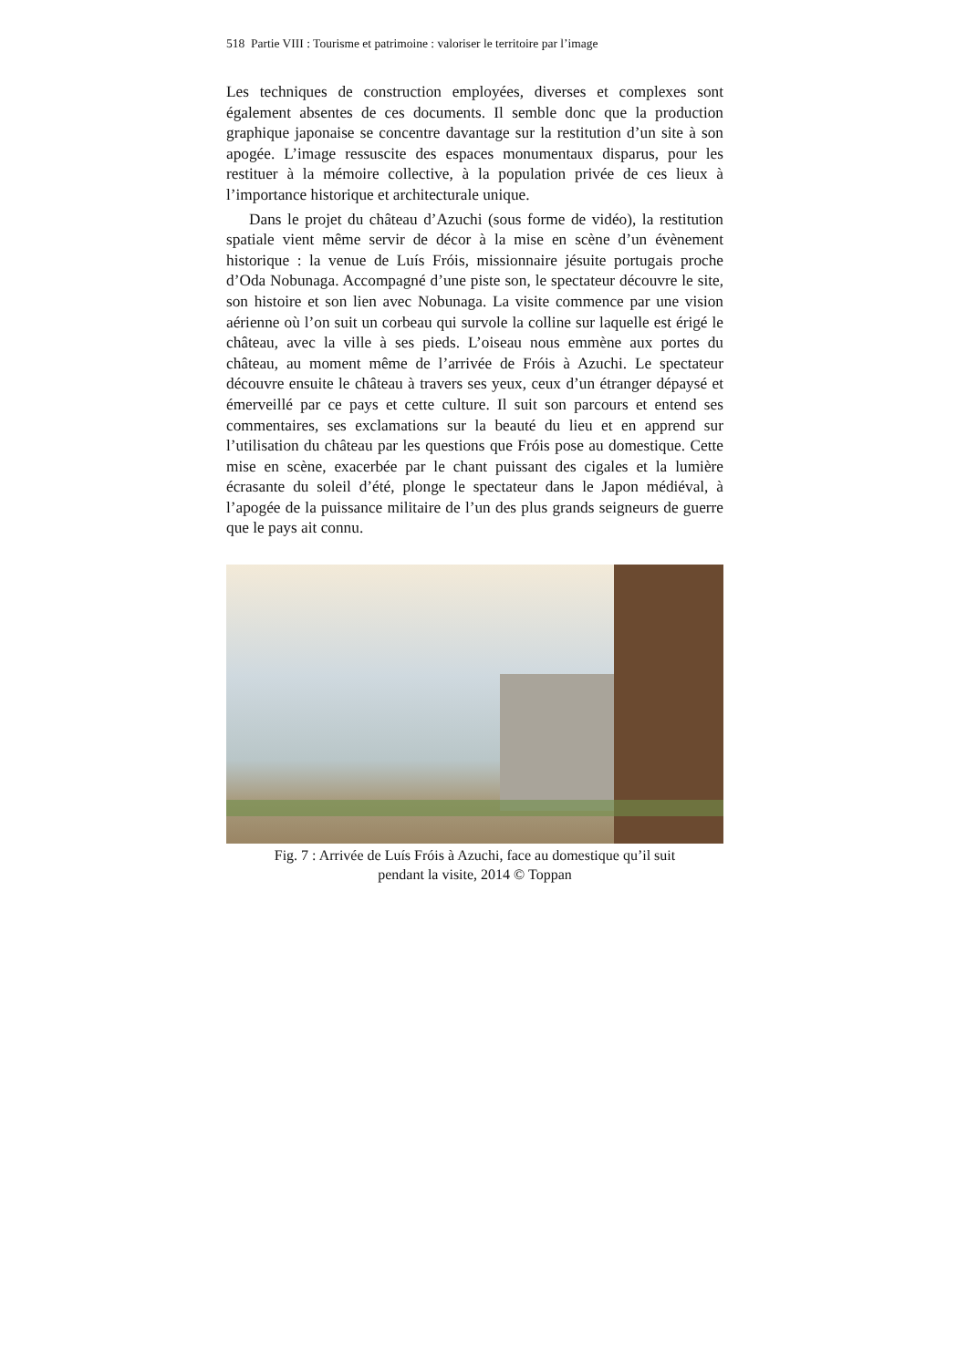518 Partie VIII : Tourisme et patrimoine : valoriser le territoire par l’image
Les techniques de construction employées, diverses et complexes sont également absentes de ces documents. Il semble donc que la production graphique japonaise se concentre davantage sur la restitution d’un site à son apogée. L’image ressuscite des espaces monumentaux disparus, pour les restituer à la mémoire collective, à la population privée de ces lieux à l’importance historique et architecturale unique.
Dans le projet du château d’Azuchi (sous forme de vidéo), la restitution spatiale vient même servir de décor à la mise en scène d’un évènement historique : la venue de Luís Fróis, missionnaire jésuite portugais proche d’Oda Nobunaga. Accompagné d’une piste son, le spectateur découvre le site, son histoire et son lien avec Nobunaga. La visite commence par une vision aérienne où l’on suit un corbeau qui survole la colline sur laquelle est érigé le château, avec la ville à ses pieds. L’oiseau nous emmène aux portes du château, au moment même de l’arrivée de Fróis à Azuchi. Le spectateur découvre ensuite le château à travers ses yeux, ceux d’un étranger dépaysé et émerveillé par ce pays et cette culture. Il suit son parcours et entend ses commentaires, ses exclamations sur la beauté du lieu et en apprend sur l’utilisation du château par les questions que Fróis pose au domestique. Cette mise en scène, exacerbée par le chant puissant des cigales et la lumière écrasante du soleil d’été, plonge le spectateur dans le Japon médiéval, à l’apogée de la puissance militaire de l’un des plus grands seigneurs de guerre que le pays ait connu.
Fig. 7 : Arrivée de Luís Fróis à Azuchi, face au domestique qu’il suit
pendant la visite, 2014 © Toppan